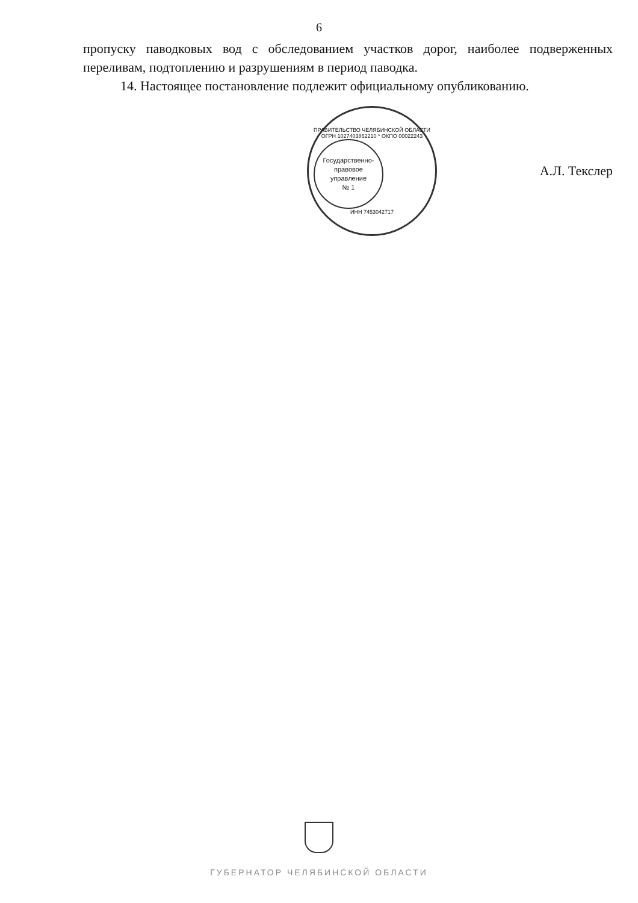6
пропуску паводковых вод с обследованием участков дорог, наиболее подверженных переливам, подтоплению и разрушениям в период паводка.
14. Настоящее постановление подлежит официальному опубликованию.
ПРАВИТЕЛЬСТВО ЧЕЛЯБИНСКОЙ ОБЛАСТИ
ОГРН 1027403862210 * ОКПО 00022243
Государственно-
правовое
управление
№ 1
ИНН 7453042717
А.Л. Текслер
ГУБЕРНАТОР ЧЕЛЯБИНСКОЙ ОБЛАСТИ